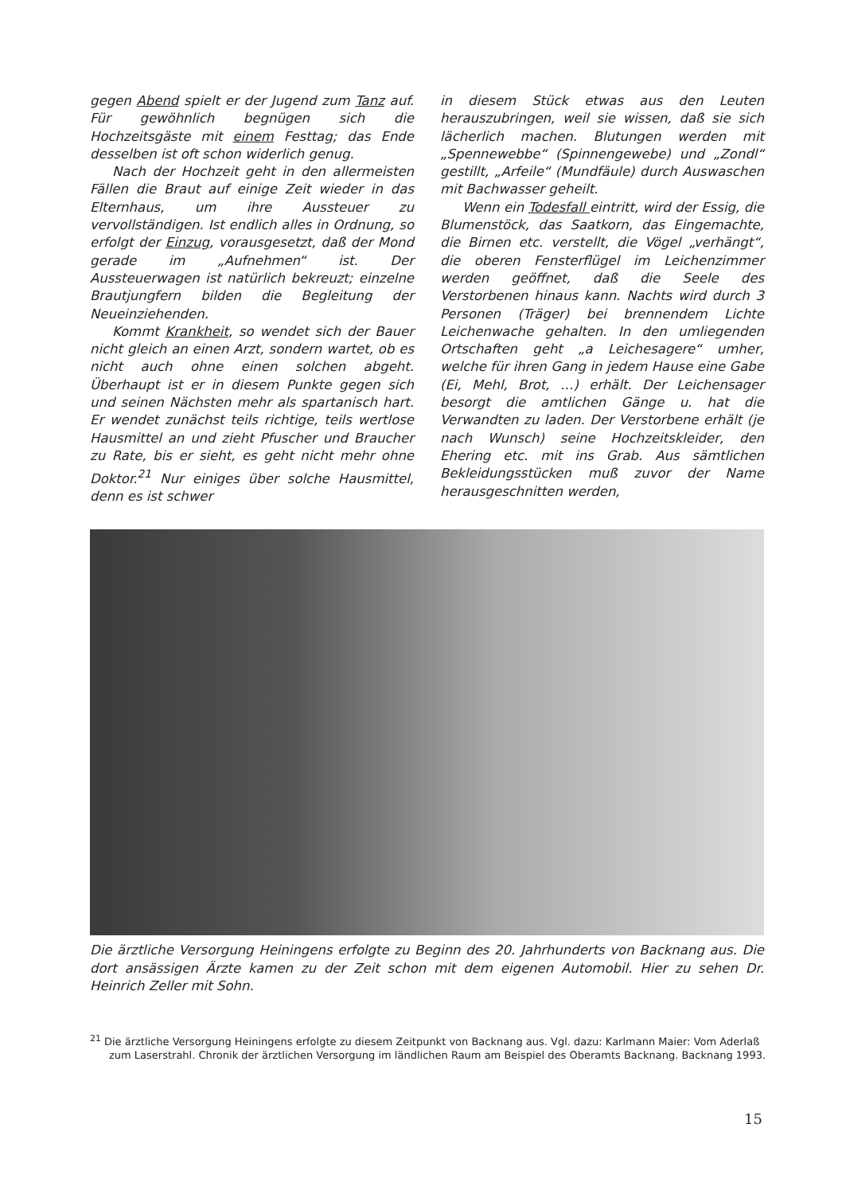gegen Abend spielt er der Jugend zum Tanz auf. Für gewöhnlich begnügen sich die Hochzeitsgäste mit einem Festtag; das Ende desselben ist oft schon widerlich genug.
Nach der Hochzeit geht in den allermeisten Fällen die Braut auf einige Zeit wieder in das Elternhaus, um ihre Aussteuer zu vervollständigen. Ist endlich alles in Ordnung, so erfolgt der Einzug, vorausgesetzt, daß der Mond gerade im „Aufnehmen“ ist. Der Aussteuerwagen ist natürlich bekreuzt; einzelne Brautjungfern bilden die Begleitung der Neueinziehenden.
Kommt Krankheit, so wendet sich der Bauer nicht gleich an einen Arzt, sondern wartet, ob es nicht auch ohne einen solchen abgeht. Überhaupt ist er in diesem Punkte gegen sich und seinen Nächsten mehr als spartanisch hart. Er wendet zunächst teils richtige, teils wertlose Hausmittel an und zieht Pfuscher und Braucher zu Rate, bis er sieht, es geht nicht mehr ohne Doktor.<sup>21</sup> Nur einiges über solche Hausmittel, denn es ist schwer
in diesem Stück etwas aus den Leuten herauszubringen, weil sie wissen, daß sie sich lächerlich machen. Blutungen werden mit „Spennewebbe“ (Spinnengewebe) und „Zondl“ gestillt, „Arfeile“ (Mundfäule) durch Auswaschen mit Bachwasser geheilt.
Wenn ein Todesfall eintritt, wird der Essig, die Blumenstöck, das Saatkorn, das Eingemachte, die Birnen etc. verstellt, die Vögel „verhängt“, die oberen Fensterflügel im Leichenzimmer werden geöffnet, daß die Seele des Verstorbenen hinaus kann. Nachts wird durch 3 Personen (Träger) bei brennendem Lichte Leichenwache gehalten. In den umliegenden Ortschaften geht „a Leichesagere“ umher, welche für ihren Gang in jedem Hause eine Gabe (Ei, Mehl, Brot, …) erhält. Der Leichensager besorgt die amtlichen Gänge u. hat die Verwandten zu laden. Der Verstorbene erhält (je nach Wunsch) seine Hochzeitskleider, den Ehering etc. mit ins Grab. Aus sämtlichen Bekleidungsstücken muß zuvor der Name herausgeschnitten werden,
Die ärztliche Versorgung Heiningens erfolgte zu Beginn des 20. Jahrhunderts von Backnang aus. Die dort ansässigen Ärzte kamen zu der Zeit schon mit dem eigenen Automobil. Hier zu sehen Dr. Heinrich Zeller mit Sohn.
<sup>21</sup> Die ärztliche Versorgung Heiningens erfolgte zu diesem Zeitpunkt von Backnang aus. Vgl. dazu: Karlmann Maier: Vom Aderlaß zum Laserstrahl. Chronik der ärztlichen Versorgung im ländlichen Raum am Beispiel des Oberamts Backnang. Backnang 1993.
15